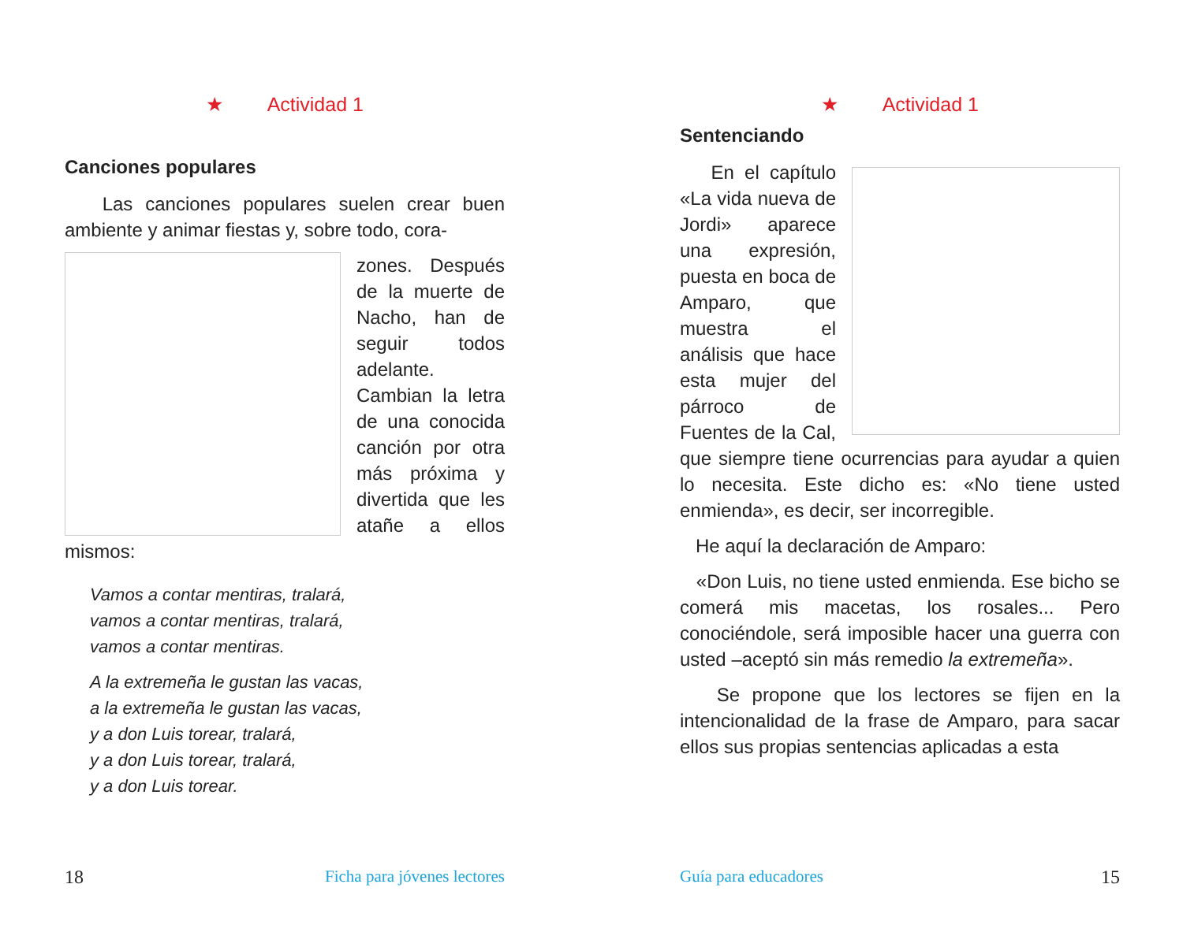★ Actividad 1
Canciones populares
Las canciones populares suelen crear buen ambiente y animar fiestas y, sobre todo, cora-
zones. Después de la muerte de Nacho, han de seguir todos adelante. Cambian la letra de una conocida canción por otra más próxima y divertida que les atañe a ellos mismos:
Vamos a contar mentiras, tralará,
vamos a contar mentiras, tralará,
vamos a contar mentiras.
A la extremeña le gustan las vacas,
a la extremeña le gustan las vacas,
y a don Luis torear, tralará,
y a don Luis torear, tralará,
y a don Luis torear.
18 Ficha para jóvenes lectores
★ Actividad 1
Sentenciando
En el capítulo «La vida nueva de Jordi» aparece una expresión, puesta en boca de Amparo, que muestra el análisis que hace esta mujer del párroco de Fuentes de la Cal, que siempre tiene ocurrencias para ayudar a quien lo necesita. Este dicho es: «No tiene usted enmienda», es decir, ser incorregible.
He aquí la declaración de Amparo:
«Don Luis, no tiene usted enmienda. Ese bicho se comerá mis macetas, los rosales... Pero conociéndole, será imposible hacer una guerra con usted –aceptó sin más remedio la extremeña».
Se propone que los lectores se fijen en la intencionalidad de la frase de Amparo, para sacar ellos sus propias sentencias aplicadas a esta
Guía para educadores 15